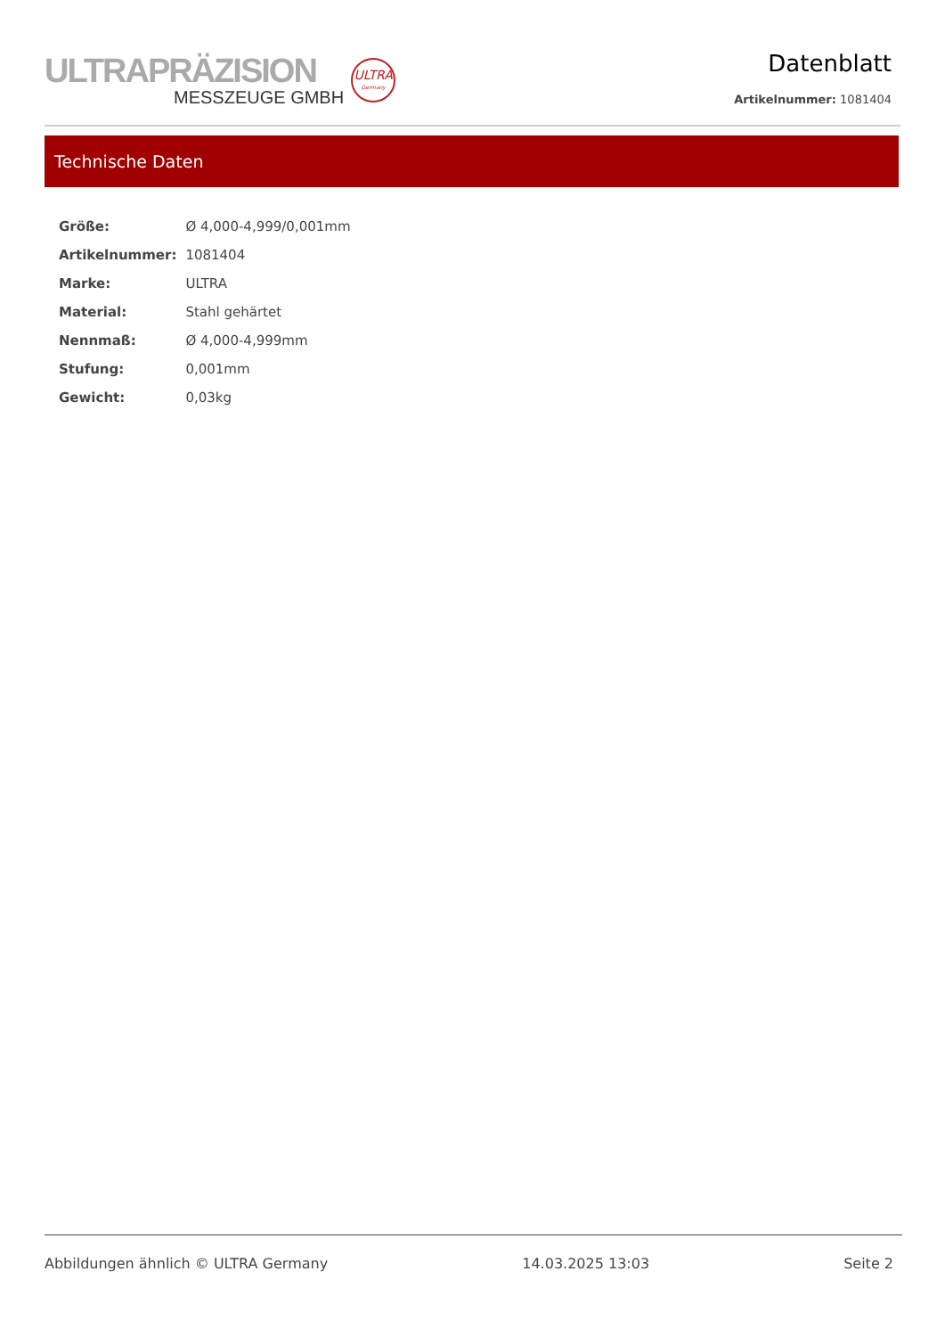ULTRAPRÄZISION
MESSZEUGE GMBH
ULTRA
Germany
Datenblatt
Artikelnummer: 1081404
Technische Daten
| Größe: | Ø 4,000-4,999/0,001mm |
| Artikelnummer: | 1081404 |
| Marke: | ULTRA |
| Material: | Stahl gehärtet |
| Nennmaß: | Ø 4,000-4,999mm |
| Stufung: | 0,001mm |
| Gewicht: | 0,03kg |
Abbildungen ähnlich © ULTRA Germany 14.03.2025 13:03 Seite 2